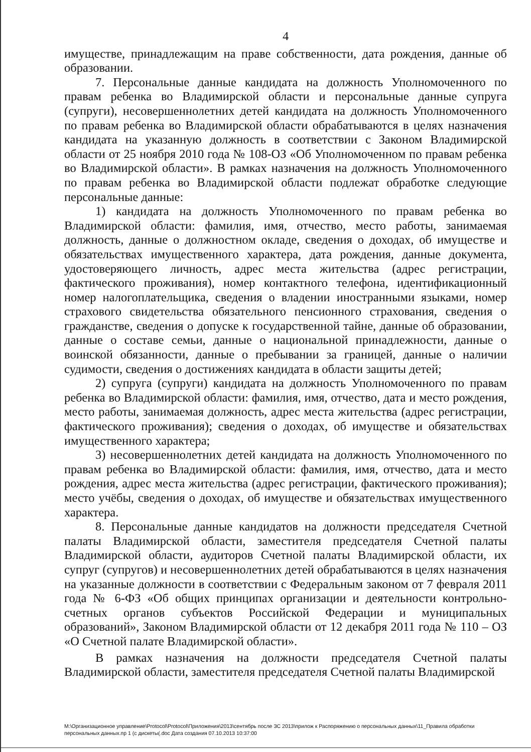4
имуществе, принадлежащим на праве собственности, дата рождения, данные об образовании.
7. Персональные данные кандидата на должность Уполномоченного по правам ребенка во Владимирской области и персональные данные супруга (супруги), несовершеннолетних детей кандидата на должность Уполномоченного по правам ребенка во Владимирской области обрабатываются в целях назначения кандидата на указанную должность в соответствии с Законом Владимирской области от 25 ноября 2010 года № 108-ОЗ «Об Уполномоченном по правам ребенка во Владимирской области». В рамках назначения на должность Уполномоченного по правам ребенка во Владимирской области подлежат обработке следующие персональные данные:
1) кандидата на должность Уполномоченного по правам ребенка во Владимирской области: фамилия, имя, отчество, место работы, занимаемая должность, данные о должностном окладе, сведения о доходах, об имуществе и обязательствах имущественного характера, дата рождения, данные документа, удостоверяющего личность, адрес места жительства (адрес регистрации, фактического проживания), номер контактного телефона, идентификационный номер налогоплательщика, сведения о владении иностранными языками, номер страхового свидетельства обязательного пенсионного страхования, сведения о гражданстве, сведения о допуске к государственной тайне, данные об образовании, данные о составе семьи, данные о национальной принадлежности, данные о воинской обязанности, данные о пребывании за границей, данные о наличии судимости, сведения о достижениях кандидата в области защиты детей;
2) супруга (супруги) кандидата на должность Уполномоченного по правам ребенка во Владимирской области: фамилия, имя, отчество, дата и место рождения, место работы, занимаемая должность, адрес места жительства (адрес регистрации, фактического проживания); сведения о доходах, об имуществе и обязательствах имущественного характера;
3) несовершеннолетних детей кандидата на должность Уполномоченного по правам ребенка во Владимирской области: фамилия, имя, отчество, дата и место рождения, адрес места жительства (адрес регистрации, фактического проживания); место учёбы, сведения о доходах, об имуществе и обязательствах имущественного характера.
8. Персональные данные кандидатов на должности председателя Счетной палаты Владимирской области, заместителя председателя Счетной палаты Владимирской области, аудиторов Счетной палаты Владимирской области, их супруг (супругов) и несовершеннолетних детей обрабатываются в целях назначения на указанные должности в соответствии с Федеральным законом от 7 февраля 2011 года № 6-ФЗ «Об общих принципах организации и деятельности контрольно-счетных органов субъектов Российской Федерации и муниципальных образований», Законом Владимирской области от 12 декабря 2011 года № 110 – ОЗ «О Счетной палате Владимирской области».
В рамках назначения на должности председателя Счетной палаты Владимирской области, заместителя председателя Счетной палаты Владимирской
M:\Организационное управление\Protocol\Protocol\Приложения\2013\сентябрь после ЗС 2013\прилож к Распоряжению о персональных данных\11_Правила обработки персональных данных.пр 1 (с дискеты(.doc Дата создания 07.10.2013 10:37:00